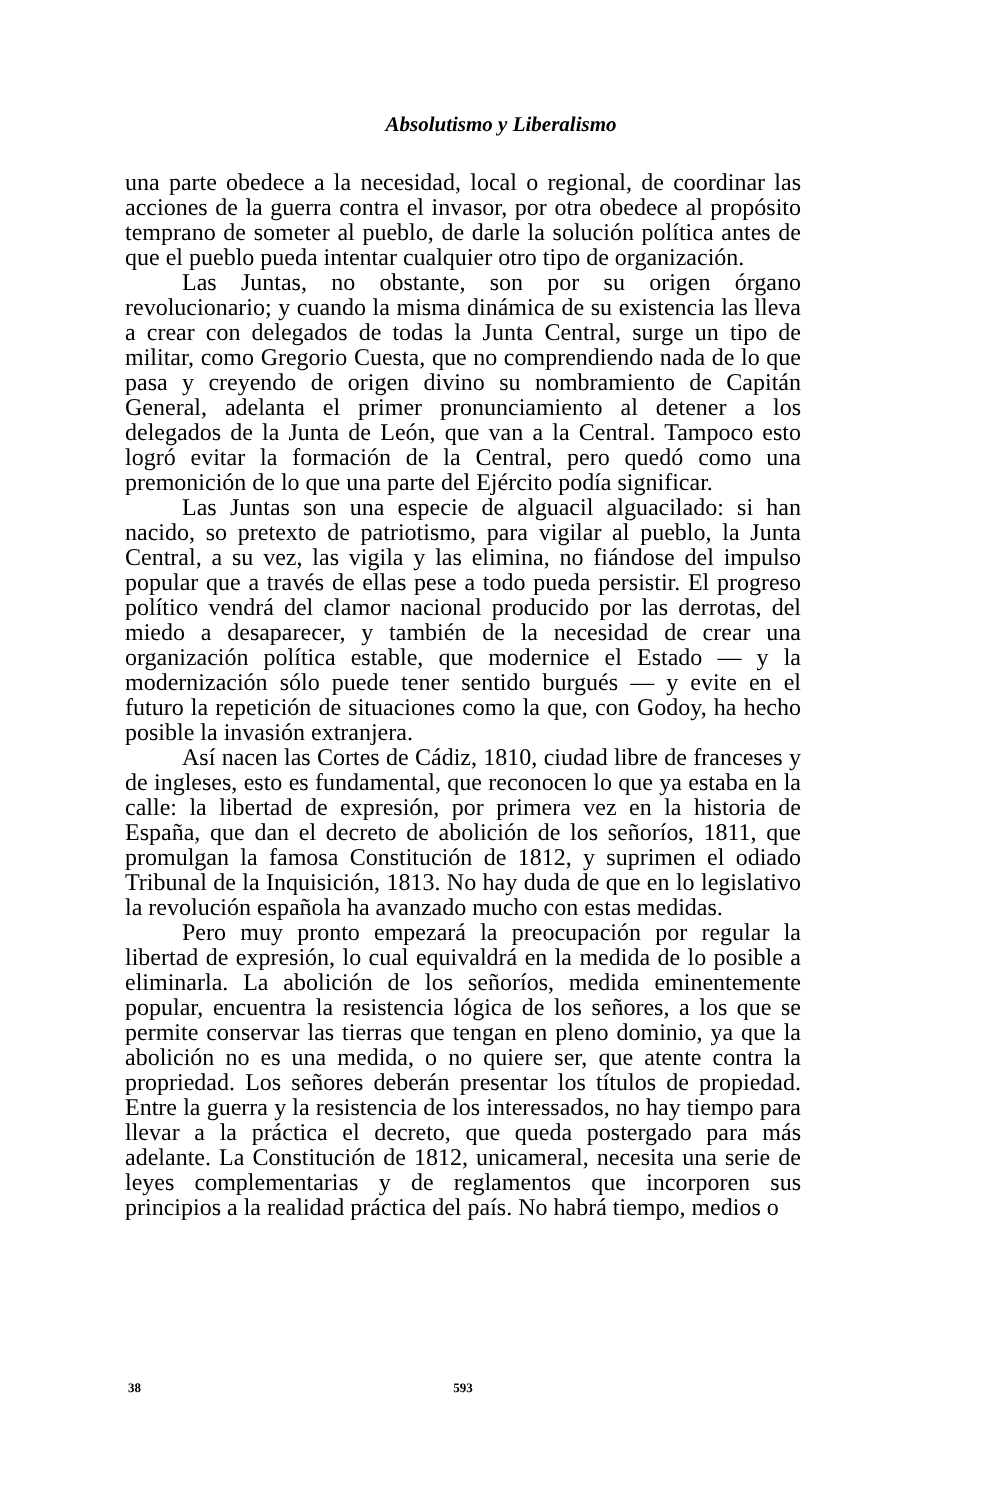Absolutismo y Liberalismo
una parte obedece a la necesidad, local o regional, de coordinar las acciones de la guerra contra el invasor, por otra obedece al propósito temprano de someter al pueblo, de darle la solución política antes de que el pueblo pueda intentar cualquier otro tipo de organización.
Las Juntas, no obstante, son por su origen órgano revolucionario; y cuando la misma dinámica de su existencia las lleva a crear con delegados de todas la Junta Central, surge un tipo de militar, como Gregorio Cuesta, que no comprendiendo nada de lo que pasa y creyendo de origen divino su nombramiento de Capitán General, adelanta el primer pronunciamiento al detener a los delegados de la Junta de León, que van a la Central. Tampoco esto logró evitar la formación de la Central, pero quedó como una premonición de lo que una parte del Ejército podía significar.
Las Juntas son una especie de alguacil alguacilado: si han nacido, so pretexto de patriotismo, para vigilar al pueblo, la Junta Central, a su vez, las vigila y las elimina, no fiándose del impulso popular que a través de ellas pese a todo pueda persistir. El progreso político vendrá del clamor nacional producido por las derrotas, del miedo a desaparecer, y también de la necesidad de crear una organización política estable, que modernice el Estado — y la modernización sólo puede tener sentido burgués — y evite en el futuro la repetición de situaciones como la que, con Godoy, ha hecho posible la invasión extranjera.
Así nacen las Cortes de Cádiz, 1810, ciudad libre de franceses y de ingleses, esto es fundamental, que reconocen lo que ya estaba en la calle: la libertad de expresión, por primera vez en la historia de España, que dan el decreto de abolición de los señoríos, 1811, que promulgan la famosa Constitución de 1812, y suprimen el odiado Tribunal de la Inquisición, 1813. No hay duda de que en lo legislativo la revolución española ha avanzado mucho con estas medidas.
Pero muy pronto empezará la preocupación por regular la libertad de expresión, lo cual equivaldrá en la medida de lo posible a eliminarla. La abolición de los señoríos, medida eminentemente popular, encuentra la resistencia lógica de los señores, a los que se permite conservar las tierras que tengan en pleno dominio, ya que la abolición no es una medida, o no quiere ser, que atente contra la propriedad. Los señores deberán presentar los títulos de propiedad. Entre la guerra y la resistencia de los interessados, no hay tiempo para llevar a la práctica el decreto, que queda postergado para más adelante. La Constitución de 1812, unicameral, necesita una serie de leyes complementarias y de reglamentos que incorporen sus principios a la realidad práctica del país. No habrá tiempo, medios o
38 593